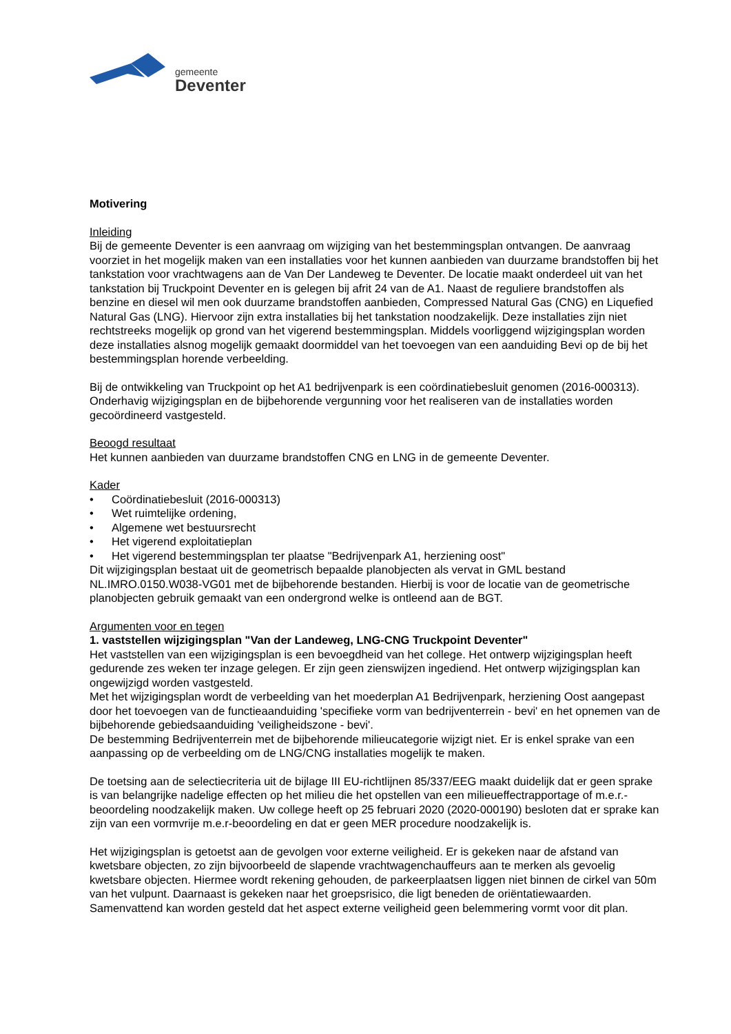gemeente
Deventer
Motivering
Inleiding
Bij de gemeente Deventer is een aanvraag om wijziging van het bestemmingsplan ontvangen. De aanvraag voorziet in het mogelijk maken van een installaties voor het kunnen aanbieden van duurzame brandstoffen bij het tankstation voor vrachtwagens aan de Van Der Landeweg te Deventer. De locatie maakt onderdeel uit van het tankstation bij Truckpoint Deventer en is gelegen bij afrit 24 van de A1. Naast de reguliere brandstoffen als benzine en diesel wil men ook duurzame brandstoffen aanbieden, Compressed Natural Gas (CNG) en Liquefied Natural Gas (LNG). Hiervoor zijn extra installaties bij het tankstation noodzakelijk. Deze installaties zijn niet rechtstreeks mogelijk op grond van het vigerend bestemmingsplan. Middels voorliggend wijzigingsplan worden deze installaties alsnog mogelijk gemaakt doormiddel van het toevoegen van een aanduiding Bevi op de bij het bestemmingsplan horende verbeelding.
Bij de ontwikkeling van Truckpoint op het A1 bedrijvenpark is een coördinatiebesluit genomen (2016-000313). Onderhavig wijzigingsplan en de bijbehorende vergunning voor het realiseren van de installaties worden gecoördineerd vastgesteld.
Beoogd resultaat
Het kunnen aanbieden van duurzame brandstoffen CNG en LNG in de gemeente Deventer.
Kader
• Coördinatiebesluit (2016-000313)
• Wet ruimtelijke ordening,
• Algemene wet bestuursrecht
• Het vigerend exploitatieplan
• Het vigerend bestemmingsplan ter plaatse "Bedrijvenpark A1, herziening oost"
Dit wijzigingsplan bestaat uit de geometrisch bepaalde planobjecten als vervat in GML bestand NL.IMRO.0150.W038-VG01 met de bijbehorende bestanden. Hierbij is voor de locatie van de geometrische planobjecten gebruik gemaakt van een ondergrond welke is ontleend aan de BGT.
Argumenten voor en tegen
1. vaststellen wijzigingsplan "Van der Landeweg, LNG-CNG Truckpoint Deventer"
Het vaststellen van een wijzigingsplan is een bevoegdheid van het college. Het ontwerp wijzigingsplan heeft gedurende zes weken ter inzage gelegen. Er zijn geen zienswijzen ingediend. Het ontwerp wijzigingsplan kan ongewijzigd worden vastgesteld.
Met het wijzigingsplan wordt de verbeelding van het moederplan A1 Bedrijvenpark, herziening Oost aangepast door het toevoegen van de functieaanduiding 'specifieke vorm van bedrijventerrein - bevi' en het opnemen van de bijbehorende gebiedsaanduiding 'veiligheidszone - bevi'.
De bestemming Bedrijventerrein met de bijbehorende milieucategorie wijzigt niet. Er is enkel sprake van een aanpassing op de verbeelding om de LNG/CNG installaties mogelijk te maken.
De toetsing aan de selectiecriteria uit de bijlage III EU-richtlijnen 85/337/EEG maakt duidelijk dat er geen sprake is van belangrijke nadelige effecten op het milieu die het opstellen van een milieueffectrapportage of m.e.r.-beoordeling noodzakelijk maken. Uw college heeft op 25 februari 2020 (2020-000190) besloten dat er sprake kan zijn van een vormvrije m.e.r-beoordeling en dat er geen MER procedure noodzakelijk is.
Het wijzigingsplan is getoetst aan de gevolgen voor externe veiligheid. Er is gekeken naar de afstand van kwetsbare objecten, zo zijn bijvoorbeeld de slapende vrachtwagenchauffeurs aan te merken als gevoelig kwetsbare objecten. Hiermee wordt rekening gehouden, de parkeerplaatsen liggen niet binnen de cirkel van 50m van het vulpunt. Daarnaast is gekeken naar het groepsrisico, die ligt beneden de oriëntatiewaarden. Samenvattend kan worden gesteld dat het aspect externe veiligheid geen belemmering vormt voor dit plan.